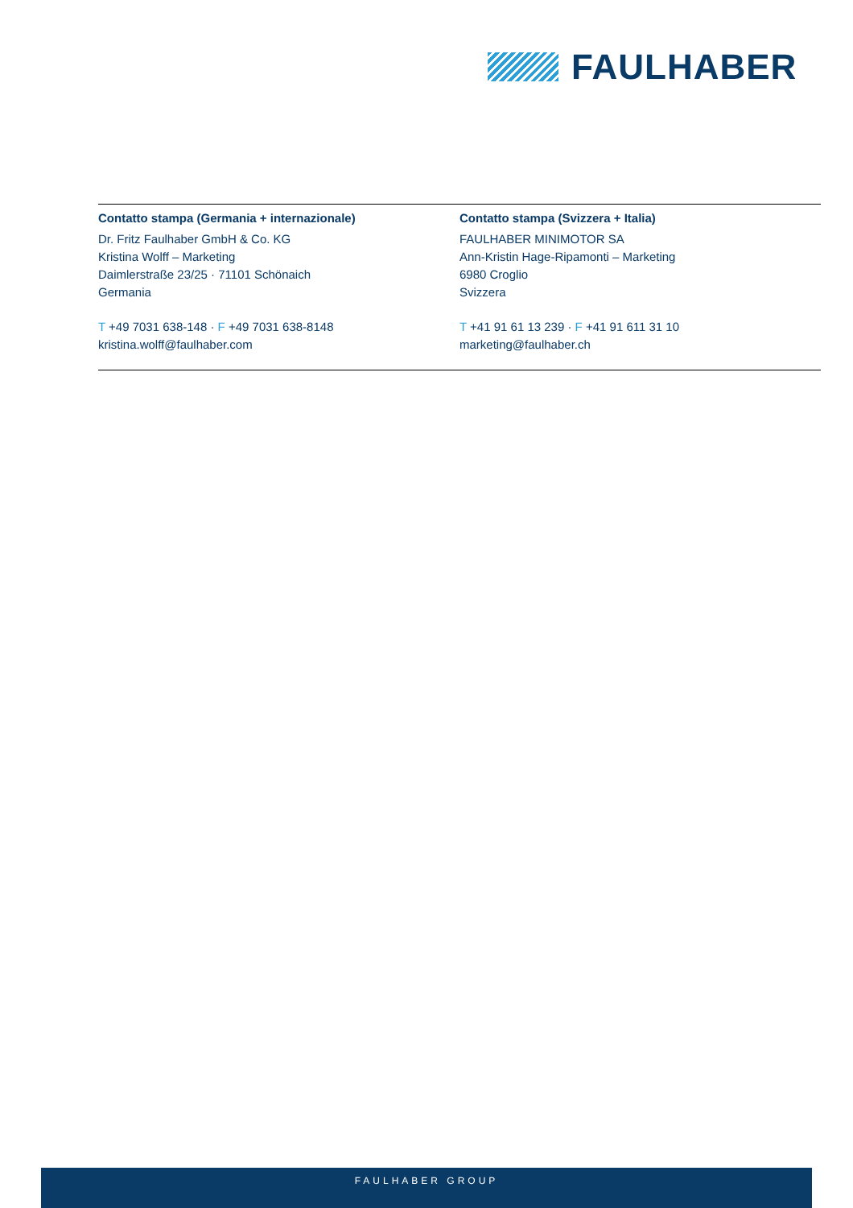FAULHABER
Contatto stampa (Germania + internazionale)
Dr. Fritz Faulhaber GmbH & Co. KG
Kristina Wolff – Marketing
Daimlerstraße 23/25 · 71101 Schönaich
Germania
T +49 7031 638-148 · F +49 7031 638-8148
kristina.wolff@faulhaber.com
Contatto stampa (Svizzera + Italia)
FAULHABER MINIMOTOR SA
Ann-Kristin Hage-Ripamonti – Marketing
6980 Croglio
Svizzera
T +41 91 61 13 239 · F +41 91 611 31 10
marketing@faulhaber.ch
FAULHABER GROUP